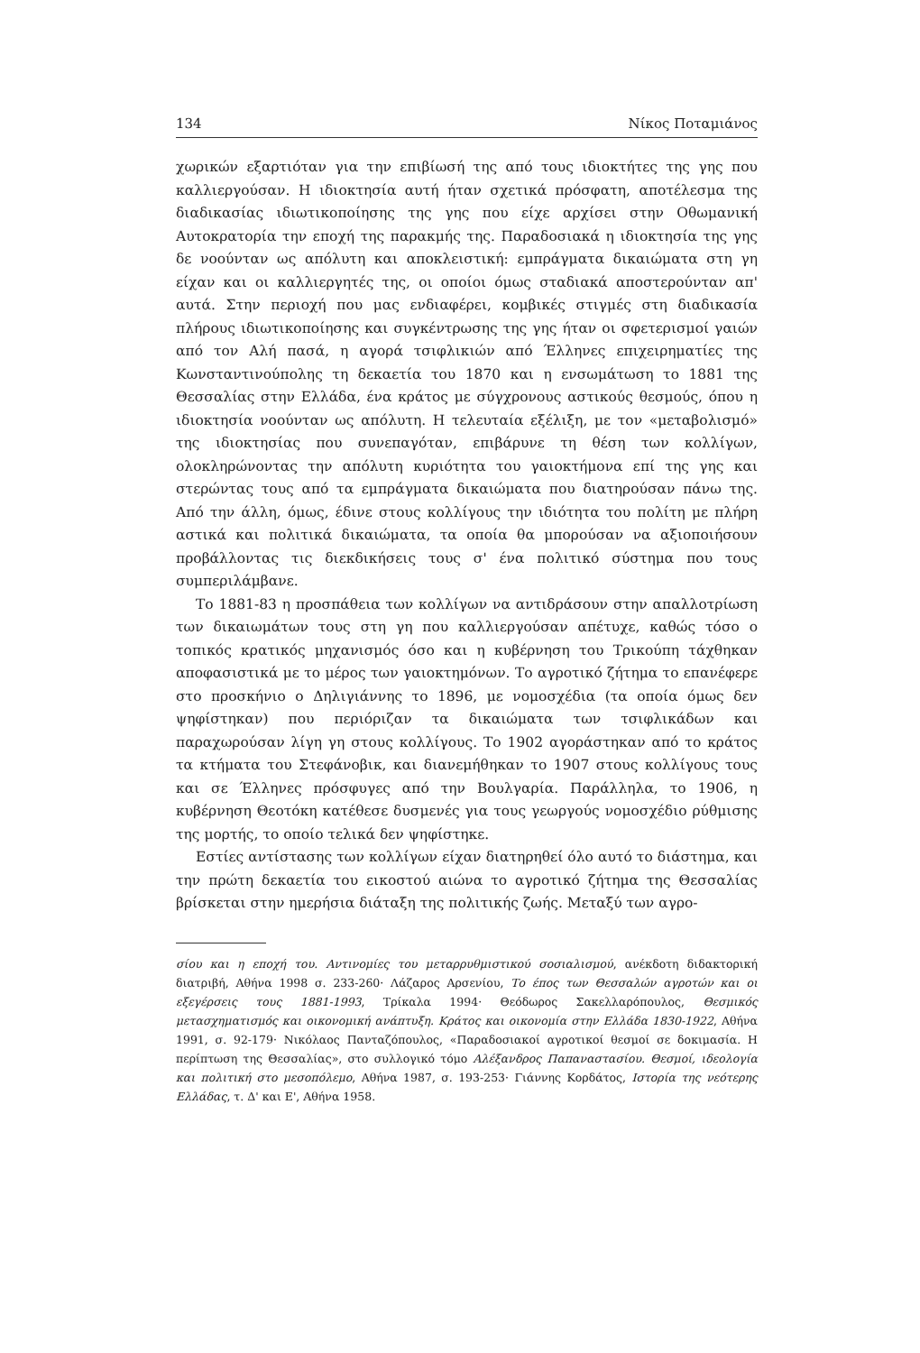134 Νίκος Ποταμιάνος
χωρικών εξαρτιόταν για την επιβίωσή της από τους ιδιοκτήτες της γης που καλλιεργούσαν. Η ιδιοκτησία αυτή ήταν σχετικά πρόσφατη, αποτέλεσμα της διαδικασίας ιδιωτικοποίησης της γης που είχε αρχίσει στην Οθωμανική Αυτοκρατορία την εποχή της παρακμής της. Παραδοσιακά η ιδιοκτησία της γης δε νοούνταν ως απόλυτη και αποκλειστική: εμπράγματα δικαιώματα στη γη είχαν και οι καλλιεργητές της, οι οποίοι όμως σταδιακά αποστερούνταν απ' αυτά. Στην περιοχή που μας ενδιαφέρει, κομβικές στιγμές στη διαδικασία πλήρους ιδιωτικοποίησης και συγκέντρωσης της γης ήταν οι σφετερισμοί γαιών από τον Αλή πασά, η αγορά τσιφλικιών από Έλληνες επιχειρηματίες της Κωνσταντινούπολης τη δεκαετία του 1870 και η ενσωμάτωση το 1881 της Θεσσαλίας στην Ελλάδα, ένα κράτος με σύγχρονους αστικούς θεσμούς, όπου η ιδιοκτησία νοούνταν ως απόλυτη. Η τελευταία εξέλιξη, με τον «μεταβολισμό» της ιδιοκτησίας που συνεπαγόταν, επιβάρυνε τη θέση των κολλίγων, ολοκληρώνοντας την απόλυτη κυριότητα του γαιοκτήμονα επί της γης και στερώντας τους από τα εμπράγματα δικαιώματα που διατηρούσαν πάνω της. Από την άλλη, όμως, έδινε στους κολλίγους την ιδιότητα του πολίτη με πλήρη αστικά και πολιτικά δικαιώματα, τα οποία θα μπορούσαν να αξιοποιήσουν προβάλλοντας τις διεκδικήσεις τους σ' ένα πολιτικό σύστημα που τους συμπεριλάμβανε.
Το 1881-83 η προσπάθεια των κολλίγων να αντιδράσουν στην απαλλοτρίωση των δικαιωμάτων τους στη γη που καλλιεργούσαν απέτυχε, καθώς τόσο ο τοπικός κρατικός μηχανισμός όσο και η κυβέρνηση του Τρικούπη τάχθηκαν αποφασιστικά με το μέρος των γαιοκτημόνων. Το αγροτικό ζήτημα το επανέφερε στο προσκήνιο ο Δηλιγιάννης το 1896, με νομοσχέδια (τα οποία όμως δεν ψηφίστηκαν) που περιόριζαν τα δικαιώματα των τσιφλικάδων και παραχωρούσαν λίγη γη στους κολλίγους. Το 1902 αγοράστηκαν από το κράτος τα κτήματα του Στεφάνοβικ, και διανεμήθηκαν το 1907 στους κολλίγους τους και σε Έλληνες πρόσφυγες από την Βουλγαρία. Παράλληλα, το 1906, η κυβέρνηση Θεοτόκη κατέθεσε δυσμενές για τους γεωργούς νομοσχέδιο ρύθμισης της μορτής, το οποίο τελικά δεν ψηφίστηκε.
Εστίες αντίστασης των κολλίγων είχαν διατηρηθεί όλο αυτό το διάστημα, και την πρώτη δεκαετία του εικοστού αιώνα το αγροτικό ζήτημα της Θεσσαλίας βρίσκεται στην ημερήσια διάταξη της πολιτικής ζωής. Μεταξύ των αγρο-
σίου και η εποχή του. Αντινομίες του μεταρρυθμιστικού σοσιαλισμού, ανέκδοτη διδακτορική διατριβή, Αθήνα 1998 σ. 233-260· Λάζαρος Αρσενίου, Το έπος των Θεσσαλών αγροτών και οι εξεγέρσεις τους 1881-1993, Τρίκαλα 1994· Θεόδωρος Σακελλαρόπουλος, Θεσμικός μετασχηματισμός και οικονομική ανάπτυξη. Κράτος και οικονομία στην Ελλάδα 1830-1922, Αθήνα 1991, σ. 92-179· Νικόλαος Πανταζόπουλος, «Παραδοσιακοί αγροτικοί θεσμοί σε δοκιμασία. Η περίπτωση της Θεσσαλίας», στο συλλογικό τόμο Αλέξανδρος Παπαναστασίου. Θεσμοί, ιδεολογία και πολιτική στο μεσοπόλεμο, Αθήνα 1987, σ. 193-253· Γιάννης Κορδάτος, Ιστορία της νεότερης Ελλάδας, τ. Δ' και Ε', Αθήνα 1958.